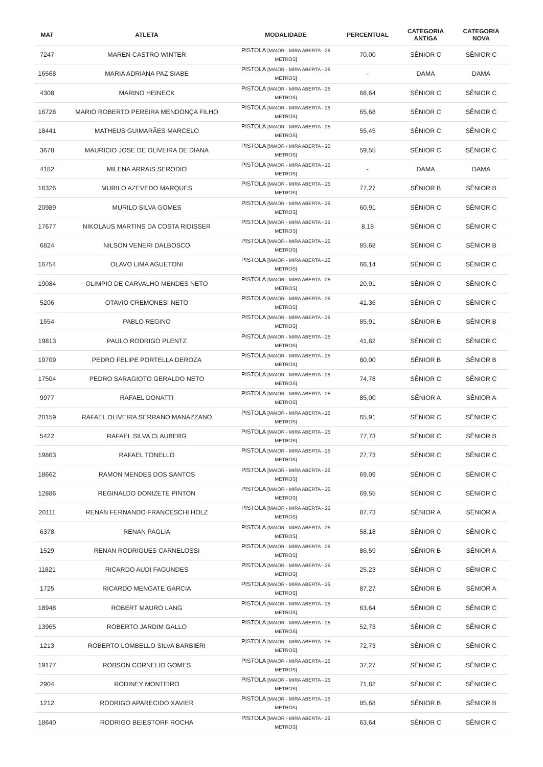| MAT | ATLETA | MODALIDADE | PERCENTUAL | CATEGORIA ANTIGA | CATEGORIA NOVA |
| --- | --- | --- | --- | --- | --- |
| 7247 | MAREN CASTRO WINTER | PISTOLA [MAIOR - MIRA ABERTA - 25 METROS] | 70,00 | SÊNIOR C | SÊNIOR C |
| 16568 | MARIA ADRIANA PAZ SIABE | PISTOLA [MAIOR - MIRA ABERTA - 25 METROS] | - | DAMA | DAMA |
| 4308 | MARINO HEINECK | PISTOLA [MAIOR - MIRA ABERTA - 25 METROS] | 68,64 | SÊNIOR C | SÊNIOR C |
| 16728 | MARIO ROBERTO PEREIRA MENDONÇA FILHO | PISTOLA [MAIOR - MIRA ABERTA - 25 METROS] | 65,68 | SÊNIOR C | SÊNIOR C |
| 18441 | MATHEUS GUIMARÃES MARCELO | PISTOLA [MAIOR - MIRA ABERTA - 25 METROS] | 55,45 | SÊNIOR C | SÊNIOR C |
| 3678 | MAURICIO JOSE DE OLIVEIRA DE DIANA | PISTOLA [MAIOR - MIRA ABERTA - 25 METROS] | 59,55 | SÊNIOR C | SÊNIOR C |
| 4182 | MILENA ARRAIS SERODIO | PISTOLA [MAIOR - MIRA ABERTA - 25 METROS] | - | DAMA | DAMA |
| 16326 | MURILO AZEVEDO MARQUES | PISTOLA [MAIOR - MIRA ABERTA - 25 METROS] | 77,27 | SÊNIOR B | SÊNIOR B |
| 20989 | MURILO SILVA GOMES | PISTOLA [MAIOR - MIRA ABERTA - 25 METROS] | 60,91 | SÊNIOR C | SÊNIOR C |
| 17677 | NIKOLAUS MARTINS DA COSTA RIDISSER | PISTOLA [MAIOR - MIRA ABERTA - 25 METROS] | 8,18 | SÊNIOR C | SÊNIOR C |
| 6824 | NILSON VENERI DALBOSCO | PISTOLA [MAIOR - MIRA ABERTA - 25 METROS] | 85,68 | SÊNIOR C | SÊNIOR B |
| 16754 | OLAVO LIMA AGUETONI | PISTOLA [MAIOR - MIRA ABERTA - 25 METROS] | 66,14 | SÊNIOR C | SÊNIOR C |
| 19084 | OLIMPIO DE CARVALHO MENDES NETO | PISTOLA [MAIOR - MIRA ABERTA - 25 METROS] | 20,91 | SÊNIOR C | SÊNIOR C |
| 5206 | OTAVIO CREMONESI NETO | PISTOLA [MAIOR - MIRA ABERTA - 25 METROS] | 41,36 | SÊNIOR C | SÊNIOR C |
| 1554 | PABLO REGINO | PISTOLA [MAIOR - MIRA ABERTA - 25 METROS] | 85,91 | SÊNIOR B | SÊNIOR B |
| 19813 | PAULO RODRIGO PLENTZ | PISTOLA [MAIOR - MIRA ABERTA - 25 METROS] | 41,82 | SÊNIOR C | SÊNIOR C |
| 19709 | PEDRO FELIPE PORTELLA DEROZA | PISTOLA [MAIOR - MIRA ABERTA - 25 METROS] | 80,00 | SÊNIOR B | SÊNIOR B |
| 17504 | PEDRO SARAGIOTO GERALDO NETO | PISTOLA [MAIOR - MIRA ABERTA - 25 METROS] | 74,78 | SÊNIOR C | SÊNIOR C |
| 9977 | RAFAEL DONATTI | PISTOLA [MAIOR - MIRA ABERTA - 25 METROS] | 85,00 | SÊNIOR A | SÊNIOR A |
| 20159 | RAFAEL OLIVEIRA SERRANO MANAZZANO | PISTOLA [MAIOR - MIRA ABERTA - 25 METROS] | 65,91 | SÊNIOR C | SÊNIOR C |
| 5422 | RAFAEL SILVA CLAUBERG | PISTOLA [MAIOR - MIRA ABERTA - 25 METROS] | 77,73 | SÊNIOR C | SÊNIOR B |
| 19863 | RAFAEL TONELLO | PISTOLA [MAIOR - MIRA ABERTA - 25 METROS] | 27,73 | SÊNIOR C | SÊNIOR C |
| 18662 | RAMON MENDES DOS SANTOS | PISTOLA [MAIOR - MIRA ABERTA - 25 METROS] | 69,09 | SÊNIOR C | SÊNIOR C |
| 12886 | REGINALDO DONIZETE PINTON | PISTOLA [MAIOR - MIRA ABERTA - 25 METROS] | 69,55 | SÊNIOR C | SÊNIOR C |
| 20111 | RENAN FERNANDO FRANCESCHI HOLZ | PISTOLA [MAIOR - MIRA ABERTA - 25 METROS] | 87,73 | SÊNIOR A | SÊNIOR A |
| 6378 | RENAN PAGLIA | PISTOLA [MAIOR - MIRA ABERTA - 25 METROS] | 58,18 | SÊNIOR C | SÊNIOR C |
| 1529 | RENAN RODRIGUES CARNELOSSI | PISTOLA [MAIOR - MIRA ABERTA - 25 METROS] | 86,59 | SÊNIOR B | SÊNIOR A |
| 11821 | RICARDO AUDI FAGUNDES | PISTOLA [MAIOR - MIRA ABERTA - 25 METROS] | 25,23 | SÊNIOR C | SÊNIOR C |
| 1725 | RICARDO MENGATE GARCIA | PISTOLA [MAIOR - MIRA ABERTA - 25 METROS] | 87,27 | SÊNIOR B | SÊNIOR A |
| 18948 | ROBERT MAURO LANG | PISTOLA [MAIOR - MIRA ABERTA - 25 METROS] | 63,64 | SÊNIOR C | SÊNIOR C |
| 13965 | ROBERTO JARDIM GALLO | PISTOLA [MAIOR - MIRA ABERTA - 25 METROS] | 52,73 | SÊNIOR C | SÊNIOR C |
| 1213 | ROBERTO LOMBELLO SILVA BARBIERI | PISTOLA [MAIOR - MIRA ABERTA - 25 METROS] | 72,73 | SÊNIOR C | SÊNIOR C |
| 19177 | ROBSON CORNELIO GOMES | PISTOLA [MAIOR - MIRA ABERTA - 25 METROS] | 37,27 | SÊNIOR C | SÊNIOR C |
| 2904 | RODINEY MONTEIRO | PISTOLA [MAIOR - MIRA ABERTA - 25 METROS] | 71,82 | SÊNIOR C | SÊNIOR C |
| 1212 | RODRIGO APARECIDO XAVIER | PISTOLA [MAIOR - MIRA ABERTA - 25 METROS] | 85,68 | SÊNIOR B | SÊNIOR B |
| 18640 | RODRIGO BEIESTORF ROCHA | PISTOLA [MAIOR - MIRA ABERTA - 25 METROS] | 63,64 | SÊNIOR C | SÊNIOR C |